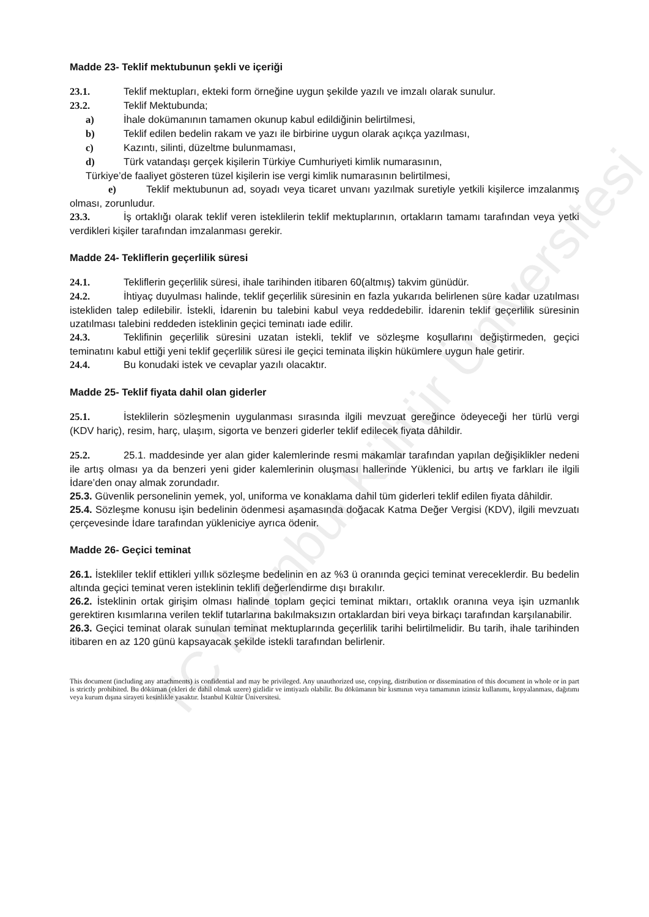Madde 23- Teklif mektubunun şekli ve içeriği
23.1. Teklif mektupları, ekteki form örneğine uygun şekilde yazılı ve imzalı olarak sunulur.
23.2. Teklif Mektubunda;
a) İhale dokümanının tamamen okunup kabul edildiğinin belirtilmesi,
b) Teklif edilen bedelin rakam ve yazı ile birbirine uygun olarak açıkça yazılması,
c) Kazıntı, silinti, düzeltme bulunmaması,
d) Türk vatandaşı gerçek kişilerin Türkiye Cumhuriyeti kimlik numarasının,
Türkiye’de faaliyet gösteren tüzel kişilerin ise vergi kimlik numarasının belirtilmesi,
e) Teklif mektubunun ad, soyadı veya ticaret unvanı yazılmak suretiyle yetkili kişilerce imzalanmış olması, zorunludur.
23.3. İş ortaklığı olarak teklif veren isteklilerin teklif mektuplarının, ortakların tamamı tarafından veya yetki verdikleri kişiler tarafından imzalanması gerekir.
Madde 24- Tekliflerin geçerlilik süresi
24.1. Tekliflerin geçerlilik süresi, ihale tarihinden itibaren 60(altmış) takvim günüdür.
24.2. İhtiyaç duyulması halinde, teklif geçerlilik süresinin en fazla yukarıda belirlenen süre kadar uzatılması istekliden talep edilebilir. İstekli, İdarenin bu talebini kabul veya reddedebilir. İdarenin teklif geçerlilik süresinin uzatılması talebini reddeden isteklinin geçici teminatı iade edilir.
24.3. Teklifinin geçerlilik süresini uzatan istekli, teklif ve sözleşme koşullarını değiştirmeden, geçici teminatını kabul ettiği yeni teklif geçerlilik süresi ile geçici teminata ilişkin hükümlere uygun hale getirir.
24.4. Bu konudaki istek ve cevaplar yazılı olacaktır.
Madde 25- Teklif fiyata dahil olan giderler
25.1. İsteklilerin sözleşmenin uygulanması sırasında ilgili mevzuat gereğince ödeyeceği her türlü vergi (KDV hariç), resim, harç, ulaşım, sigorta ve benzeri giderler teklif edilecek fiyata dâhildir.
25.2. 25.1. maddesinde yer alan gider kalemlerinde resmi makamlar tarafından yapılan değişiklikler nedeni ile artış olması ya da benzeri yeni gider kalemlerinin oluşması hallerinde Yüklenici, bu artış ve farkları ile ilgili İdare’den onay almak zorundadır.
25.3. Güvenlik personelinin yemek, yol, uniforma ve konaklama dahil tüm giderleri teklif edilen fiyata dâhildir.
25.4. Sözleşme konusu işin bedelinin ödenmesi aşamasında doğacak Katma Değer Vergisi (KDV), ilgili mevzuatı çerçevesinde İdare tarafından yükleniciye ayrıca ödenir.
Madde 26- Geçici teminat
26.1. İstekliler teklif ettikleri yıllık sözleşme bedelinin en az %3 ü oranında geçici teminat vereceklerdir. Bu bedelin altında geçici teminat veren isteklinin teklifi değerlendirme dışı bırakılır.
26.2. İsteklinin ortak girişim olması halinde toplam geçici teminat miktarı, ortaklık oranına veya işin uzmanlık gerektiren kısımlarına verilen teklif tutarlarına bakılmaksızın ortaklardan biri veya birkaçı tarafından karşılanabilir.
26.3. Geçici teminat olarak sunulan teminat mektuplarında geçerlilik tarihi belirtilmelidir. Bu tarih, ihale tarihinden itibaren en az 120 günü kapsayacak şekilde istekli tarafından belirlenir.
This document (including any attachments) is confidential and may be privileged. Any unauthorized use, copying, distribution or dissemination of this document in whole or in part is strictly prohibited. Bu döküman (ekleri de dahil olmak uzere) gizlidir ve imtiyazlı olabilir. Bu dökümanın bir kısmının veya tamamının izinsiz kullanımı, kopyalanması, dağıtımı veya kurum dışına sirayeti kesinlikle yasaktır. İstanbul Kültür Üniversitesi.
TC İstanbul Kültür Üniversitesi